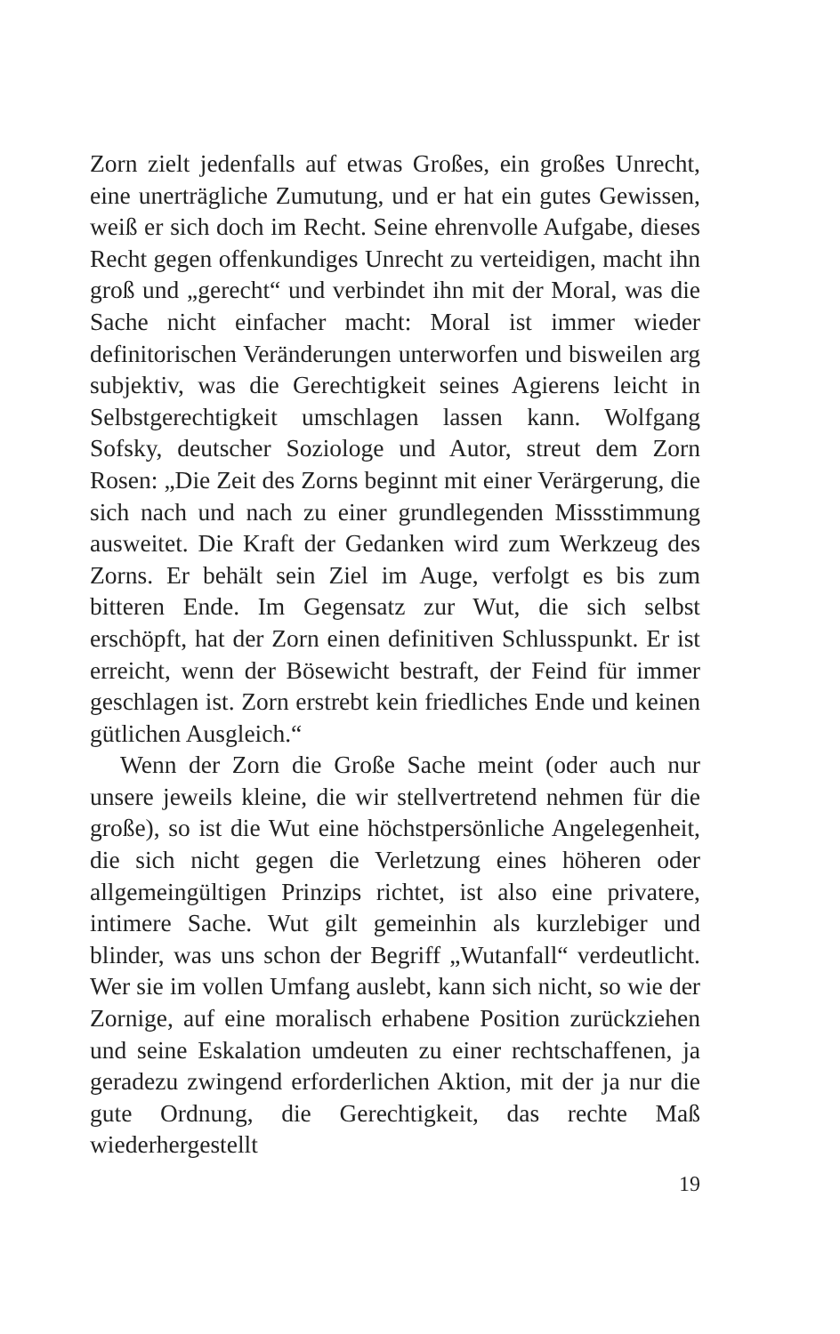Zorn zielt jedenfalls auf etwas Großes, ein großes Unrecht, eine unerträgliche Zumutung, und er hat ein gutes Gewissen, weiß er sich doch im Recht. Seine ehrenvolle Aufgabe, dieses Recht gegen offenkundiges Unrecht zu verteidigen, macht ihn groß und „gerecht“ und verbindet ihn mit der Moral, was die Sache nicht einfacher macht: Moral ist immer wieder definitorischen Veränderungen unterworfen und bisweilen arg subjektiv, was die Gerechtigkeit seines Agierens leicht in Selbstgerechtigkeit umschlagen lassen kann. Wolfgang Sofsky, deutscher Soziologe und Autor, streut dem Zorn Rosen: „Die Zeit des Zorns beginnt mit einer Verärgerung, die sich nach und nach zu einer grundlegenden Missstimmung ausweitet. Die Kraft der Gedanken wird zum Werkzeug des Zorns. Er behält sein Ziel im Auge, verfolgt es bis zum bitteren Ende. Im Gegensatz zur Wut, die sich selbst erschöpft, hat der Zorn einen definitiven Schlusspunkt. Er ist erreicht, wenn der Bösewicht bestraft, der Feind für immer geschlagen ist. Zorn erstrebt kein friedliches Ende und keinen gütlichen Ausgleich.“
Wenn der Zorn die Große Sache meint (oder auch nur unsere jeweils kleine, die wir stellvertretend nehmen für die große), so ist die Wut eine höchstpersönliche Angelegenheit, die sich nicht gegen die Verletzung eines höheren oder allgemeingültigen Prinzips richtet, ist also eine privatere, intimere Sache. Wut gilt gemeinhin als kurzlebiger und blinder, was uns schon der Begriff „Wutanfall“ verdeutlicht. Wer sie im vollen Umfang auslebt, kann sich nicht, so wie der Zornige, auf eine moralisch erhabene Position zurückziehen und seine Eskalation umdeuten zu einer rechtschaffenen, ja geradezu zwingend erforderlichen Aktion, mit der ja nur die gute Ordnung, die Gerechtigkeit, das rechte Maß wiederhergestellt
19